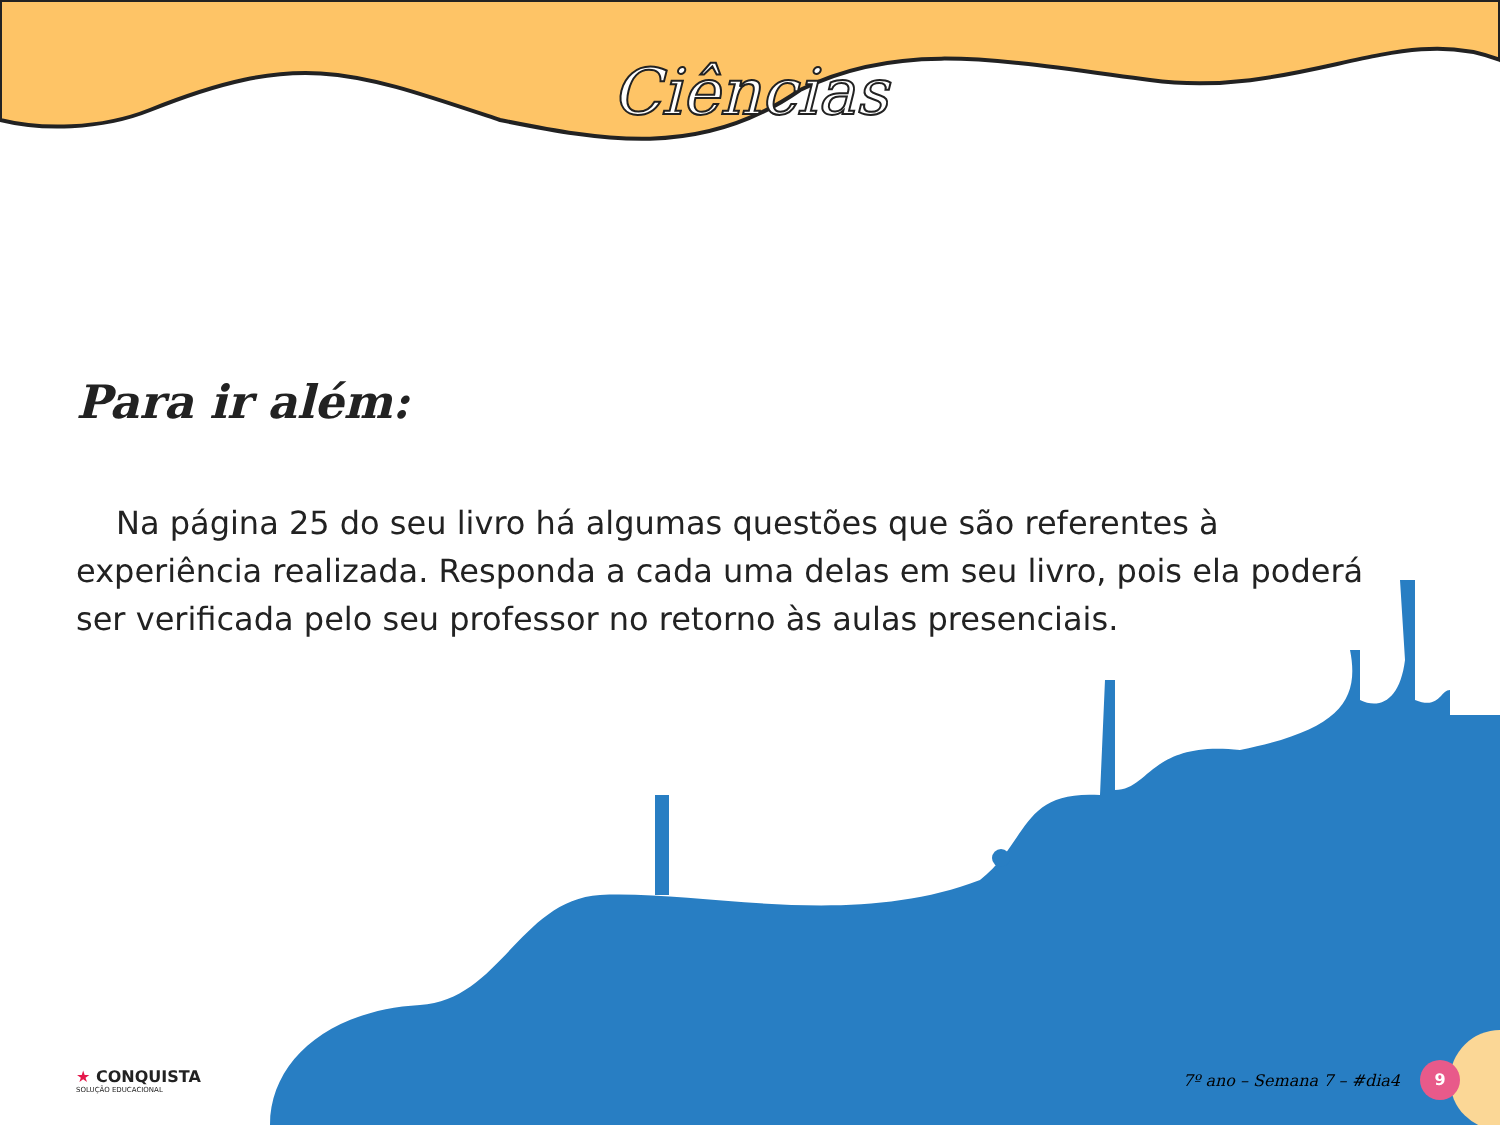Ciências
Para ir além:
Na página 25 do seu livro há algumas questões que são referentes à experiência realizada. Responda a cada uma delas em seu livro, pois ela poderá ser verificada pelo seu professor no retorno às aulas presenciais.
★ CONQUISTA
SOLUÇÃO EDUCACIONAL
7º ano – Semana 7 – #dia4 9